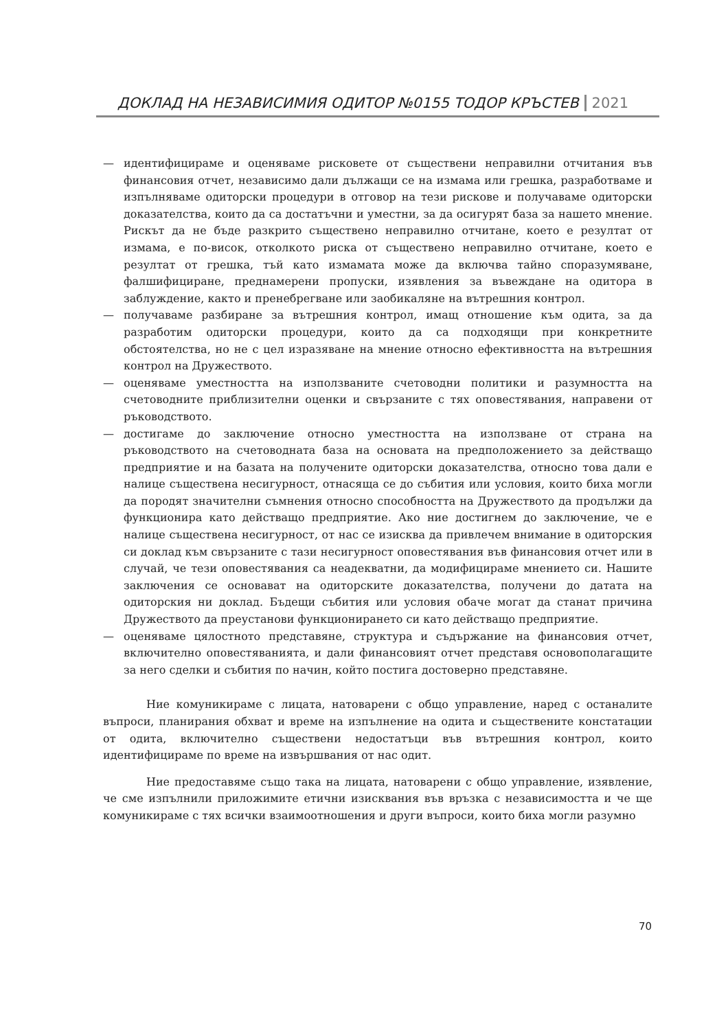ДОКЛАД НА НЕЗАВИСИМИЯ ОДИТОР №0155 ТОДОР КРЪСТЕВ 2021
— идентифицираме и оценяваме рисковете от съществени неправилни отчитания във финансовия отчет, независимо дали дължащи се на измама или грешка, разработваме и изпълняваме одиторски процедури в отговор на тези рискове и получаваме одиторски доказателства, които да са достатъчни и уместни, за да осигурят база за нашето мнение. Рискът да не бъде разкрито съществено неправилно отчитане, което е резултат от измама, е по-висок, отколкото риска от съществено неправилно отчитане, което е резултат от грешка, тъй като измамата може да включва тайно споразумяване, фалшифициране, преднамерени пропуски, изявления за въвеждане на одитора в заблуждение, както и пренебрегване или заобикаляне на вътрешния контрол.
— получаваме разбиране за вътрешния контрол, имащ отношение към одита, за да разработим одиторски процедури, които да са подходящи при конкретните обстоятелства, но не с цел изразяване на мнение относно ефективността на вътрешния контрол на Дружеството.
— оценяваме уместността на използваните счетоводни политики и разумността на счетоводните приблизителни оценки и свързаните с тях оповестявания, направени от ръководството.
— достигаме до заключение относно уместността на използване от страна на ръководството на счетоводната база на основата на предположението за действащо предприятие и на базата на получените одиторски доказателства, относно това дали е налице съществена несигурност, отнасяща се до събития или условия, които биха могли да породят значителни съмнения относно способността на Дружеството да продължи да функционира като действащо предприятие. Ако ние достигнем до заключение, че е налице съществена несигурност, от нас се изисква да привлечем внимание в одиторския си доклад към свързаните с тази несигурност оповестявания във финансовия отчет или в случай, че тези оповестявания са неадекватни, да модифицираме мнението си. Нашите заключения се основават на одиторските доказателства, получени до датата на одиторския ни доклад. Бъдещи събития или условия обаче могат да станат причина Дружеството да преустанови функционирането си като действащо предприятие.
— оценяваме цялостното представяне, структура и съдържание на финансовия отчет, включително оповестяванията, и дали финансовият отчет представя основополагащите за него сделки и събития по начин, който постига достоверно представяне.
Ние комуникираме с лицата, натоварени с общо управление, наред с останалите въпроси, планирания обхват и време на изпълнение на одита и съществените констатации от одита, включително съществени недостатъци във вътрешния контрол, които идентифицираме по време на извършвания от нас одит.
Ние предоставяме също така на лицата, натоварени с общо управление, изявление, че сме изпълнили приложимите етични изисквания във връзка с независимостта и че ще комуникираме с тях всички взаимоотношения и други въпроси, които биха могли разумно
70